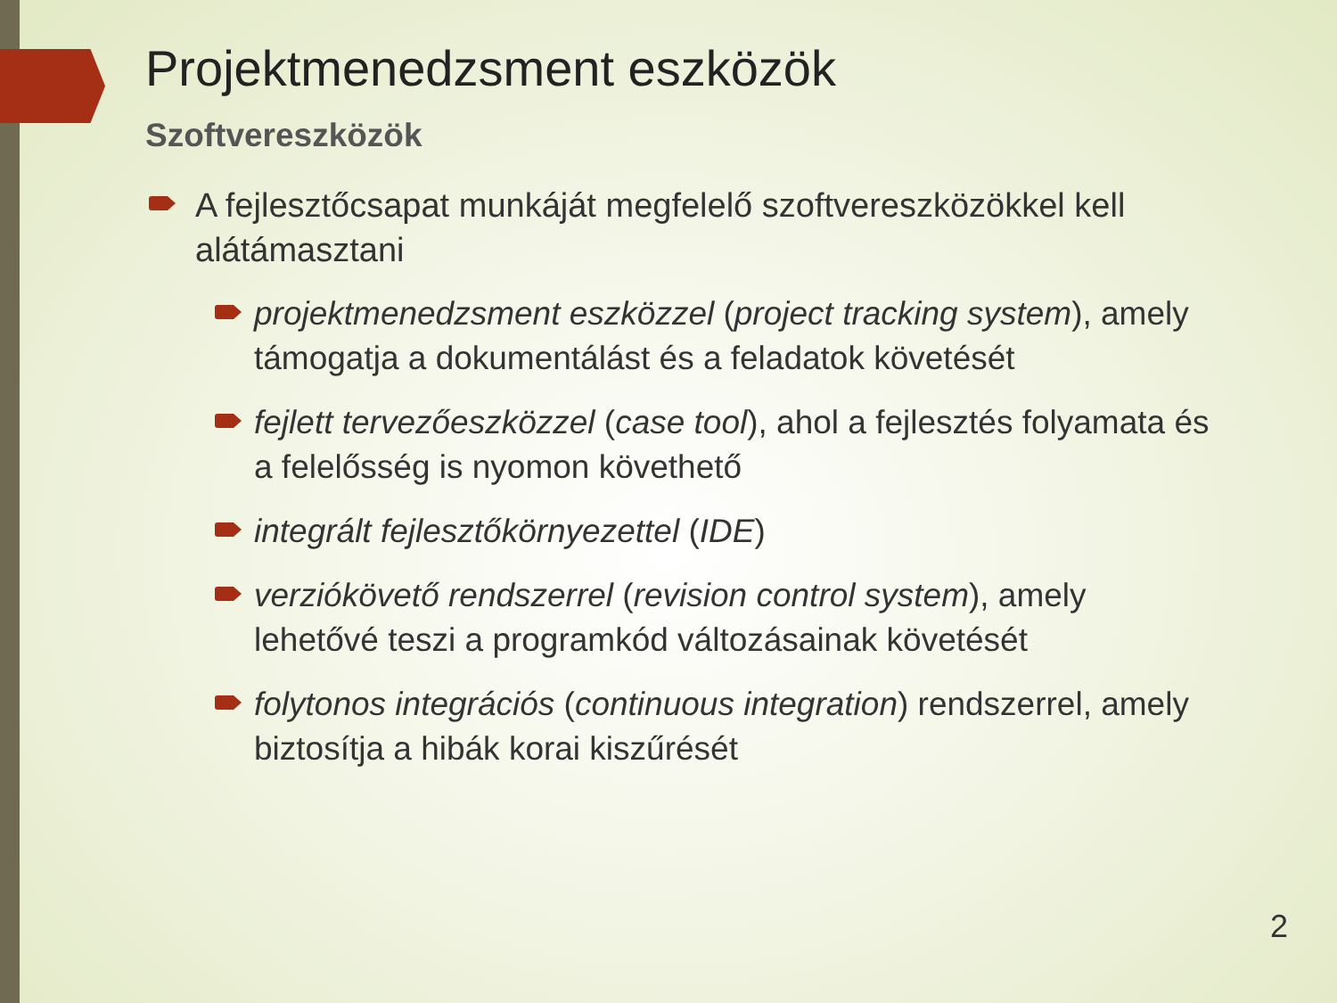Projektmenedzsment eszközök
Szoftvereszközök
A fejlesztőcsapat munkáját megfelelő szoftvereszközökkel kell alátámasztani
projektmenedzsment eszközzel (project tracking system), amely támogatja a dokumentálást és a feladatok követését
fejlett tervezőeszközzel (case tool), ahol a fejlesztés folyamata és a felelősség is nyomon követhető
integrált fejlesztőkörnyezettel (IDE)
verziókövető rendszerrel (revision control system), amely lehetővé teszi a programkód változásainak követését
folytonos integrációs (continuous integration) rendszerrel, amely biztosítja a hibák korai kiszűrését
2